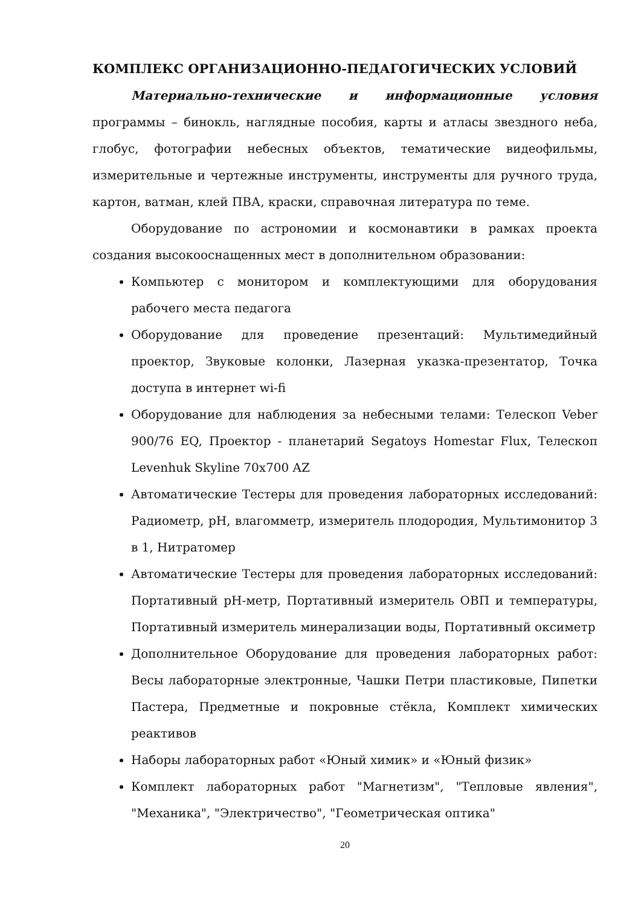КОМПЛЕКС ОРГАНИЗАЦИОННО-ПЕДАГОГИЧЕСКИХ УСЛОВИЙ
Материально-технические и информационные условия программы – бинокль, наглядные пособия, карты и атласы звездного неба, глобус, фотографии небесных объектов, тематические видеофильмы, измерительные и чертежные инструменты, инструменты для ручного труда, картон, ватман, клей ПВА, краски, справочная литература по теме.
Оборудование по астрономии и космонавтики в рамках проекта создания высокооснащенных мест в дополнительном образовании:
Компьютер с монитором и комплектующими для оборудования рабочего места педагога
Оборудование для проведение презентаций: Мультимедийный проектор, Звуковые колонки, Лазерная указка-презентатор, Точка доступа в интернет wi-fi
Оборудование для наблюдения за небесными телами: Телескоп Veber 900/76 EQ, Проектор - планетарий Segatoys Homestar Flux, Телескоп Levenhuk Skyline 70x700 AZ
Автоматические Тестеры для проведения лабораторных исследований: Радиометр, pH, влагомметр, измеритель плодородия, Мультимонитор 3 в 1, Нитратомер
Автоматические Тестеры для проведения лабораторных исследований: Портативный pH-метр, Портативный измеритель ОВП и температуры, Портативный измеритель минерализации воды, Портативный оксиметр
Дополнительное Оборудование для проведения лабораторных работ: Весы лабораторные электронные, Чашки Петри пластиковые, Пипетки Пастера, Предметные и покровные стёкла, Комплект химических реактивов
Наборы лабораторных работ «Юный химик» и «Юный физик»
Комплект лабораторных работ "Магнетизм", "Тепловые явления", "Механика", "Электричество", "Геометрическая оптика"
20